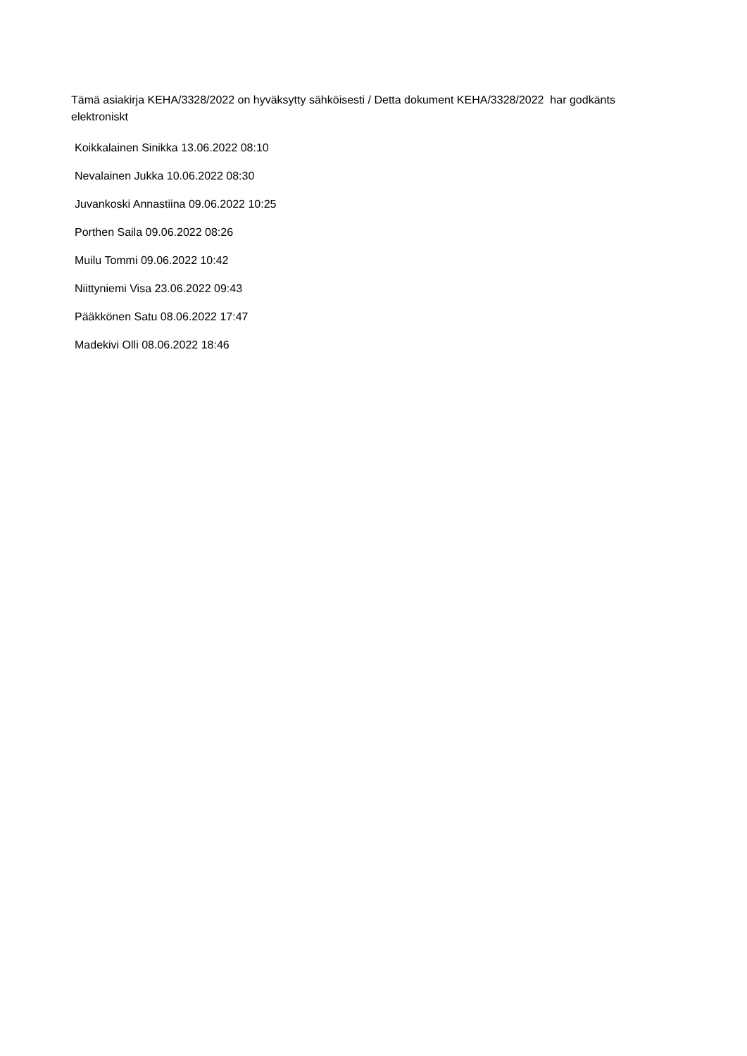Tämä asiakirja KEHA/3328/2022 on hyväksytty sähköisesti / Detta dokument KEHA/3328/2022 har godkänts elektroniskt
Koikkalainen Sinikka 13.06.2022 08:10
Nevalainen Jukka 10.06.2022 08:30
Juvankoski Annastiina 09.06.2022 10:25
Porthen Saila 09.06.2022 08:26
Muilu Tommi 09.06.2022 10:42
Niittyniemi Visa 23.06.2022 09:43
Pääkkönen Satu 08.06.2022 17:47
Madekivi Olli 08.06.2022 18:46